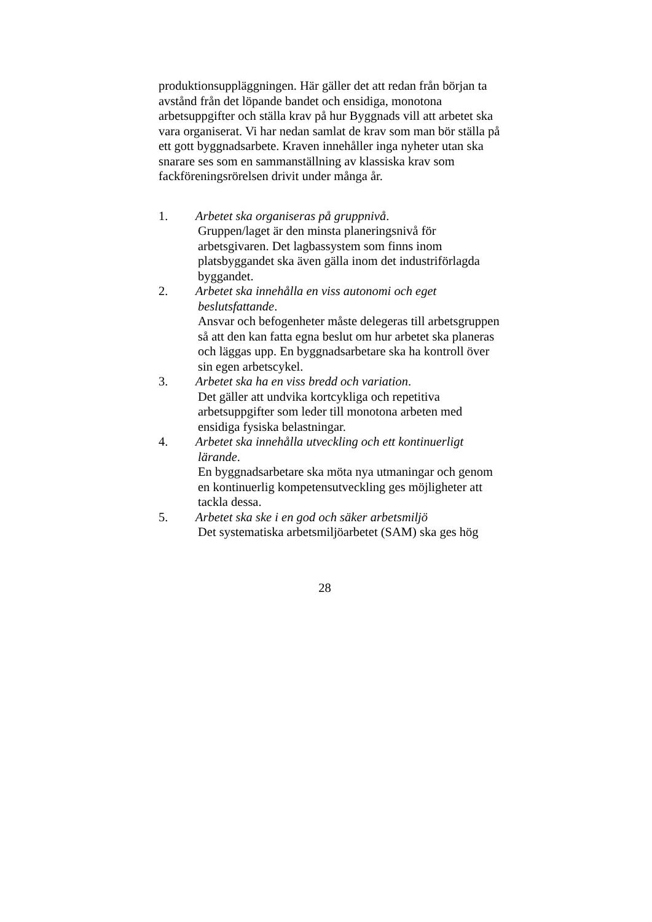produktionsuppläggningen. Här gäller det att redan från början ta avstånd från det löpande bandet och ensidiga, monotona arbetsuppgifter och ställa krav på hur Byggnads vill att arbetet ska vara organiserat. Vi har nedan samlat de krav som man bör ställa på ett gott byggnadsarbete. Kraven innehåller inga nyheter utan ska snarare ses som en sammanställning av klassiska krav som fackföreningsrörelsen drivit under många år.
1. Arbetet ska organiseras på gruppnivå.
Gruppen/laget är den minsta planeringsnivå för arbetsgivaren. Det lagbassystem som finns inom platsbyggandet ska även gälla inom det industriförlagda byggandet.
2. Arbetet ska innehålla en viss autonomi och eget
beslutsfattande.
Ansvar och befogenheter måste delegeras till arbetsgruppen så att den kan fatta egna beslut om hur arbetet ska planeras och läggas upp. En byggnadsarbetare ska ha kontroll över sin egen arbetscykel.
3. Arbetet ska ha en viss bredd och variation.
Det gäller att undvika kortcykliga och repetitiva arbetsuppgifter som leder till monotona arbeten med ensidiga fysiska belastningar.
4. Arbetet ska innehålla utveckling och ett kontinuerligt
lärande.
En byggnadsarbetare ska möta nya utmaningar och genom en kontinuerlig kompetensutveckling ges möjligheter att tackla dessa.
5. Arbetet ska ske i en god och säker arbetsmiljö
Det systematiska arbetsmiljöarbetet (SAM) ska ges hög
28